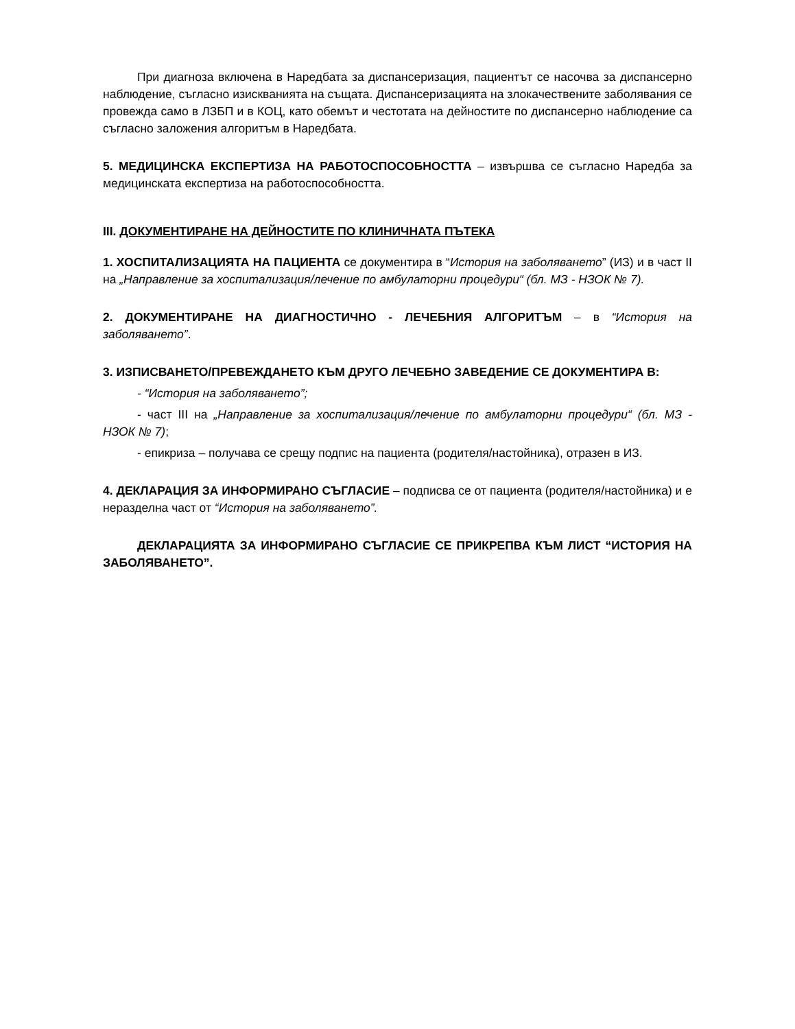При диагноза включена в Наредбата за диспансеризация, пациентът се насочва за диспансерно наблюдение, съгласно изискванията на същата. Диспансеризацията на злокачествените заболявания се провежда само в ЛЗБП и в КОЦ, като обемът и честотата на дейностите по диспансерно наблюдение са съгласно заложения алгоритъм в Наредбата.
5. МЕДИЦИНСКА ЕКСПЕРТИЗА НА РАБОТОСПОСОБНОСТТА – извършва се съгласно Наредба за медицинската експертиза на работоспособността.
III. ДОКУМЕНТИРАНЕ НА ДЕЙНОСТИТЕ ПО КЛИНИЧНАТА ПЪТЕКА
1. ХОСПИТАЛИЗАЦИЯТА НА ПАЦИЕНТА се документира в “История на заболяването” (ИЗ) и в част II на „Направление за хоспитализация/лечение по амбулаторни процедури“ (бл. МЗ - НЗОК № 7).
2. ДОКУМЕНТИРАНЕ НА ДИАГНОСТИЧНО - ЛЕЧЕБНИЯ АЛГОРИТЪМ – в “История на заболяването”.
3. ИЗПИСВАНЕТО/ПРЕВЕЖДАНЕТО КЪМ ДРУГО ЛЕЧЕБНО ЗАВЕДЕНИЕ СЕ ДОКУМЕНТИРА В:
- “История на заболяването”;
- част III на „Направление за хоспитализация/лечение по амбулаторни процедури“ (бл. МЗ - НЗОК № 7);
- епикриза – получава се срещу подпис на пациента (родителя/настойника), отразен в ИЗ.
4. ДЕКЛАРАЦИЯ ЗА ИНФОРМИРАНО СЪГЛАСИЕ – подписва се от пациента (родителя/настойника) и е неразделна част от “История на заболяването”.
ДЕКЛАРАЦИЯТА ЗА ИНФОРМИРАНО СЪГЛАСИЕ СЕ ПРИКРЕПВА КЪМ ЛИСТ “ИСТОРИЯ НА ЗАБОЛЯВАНЕТО”.